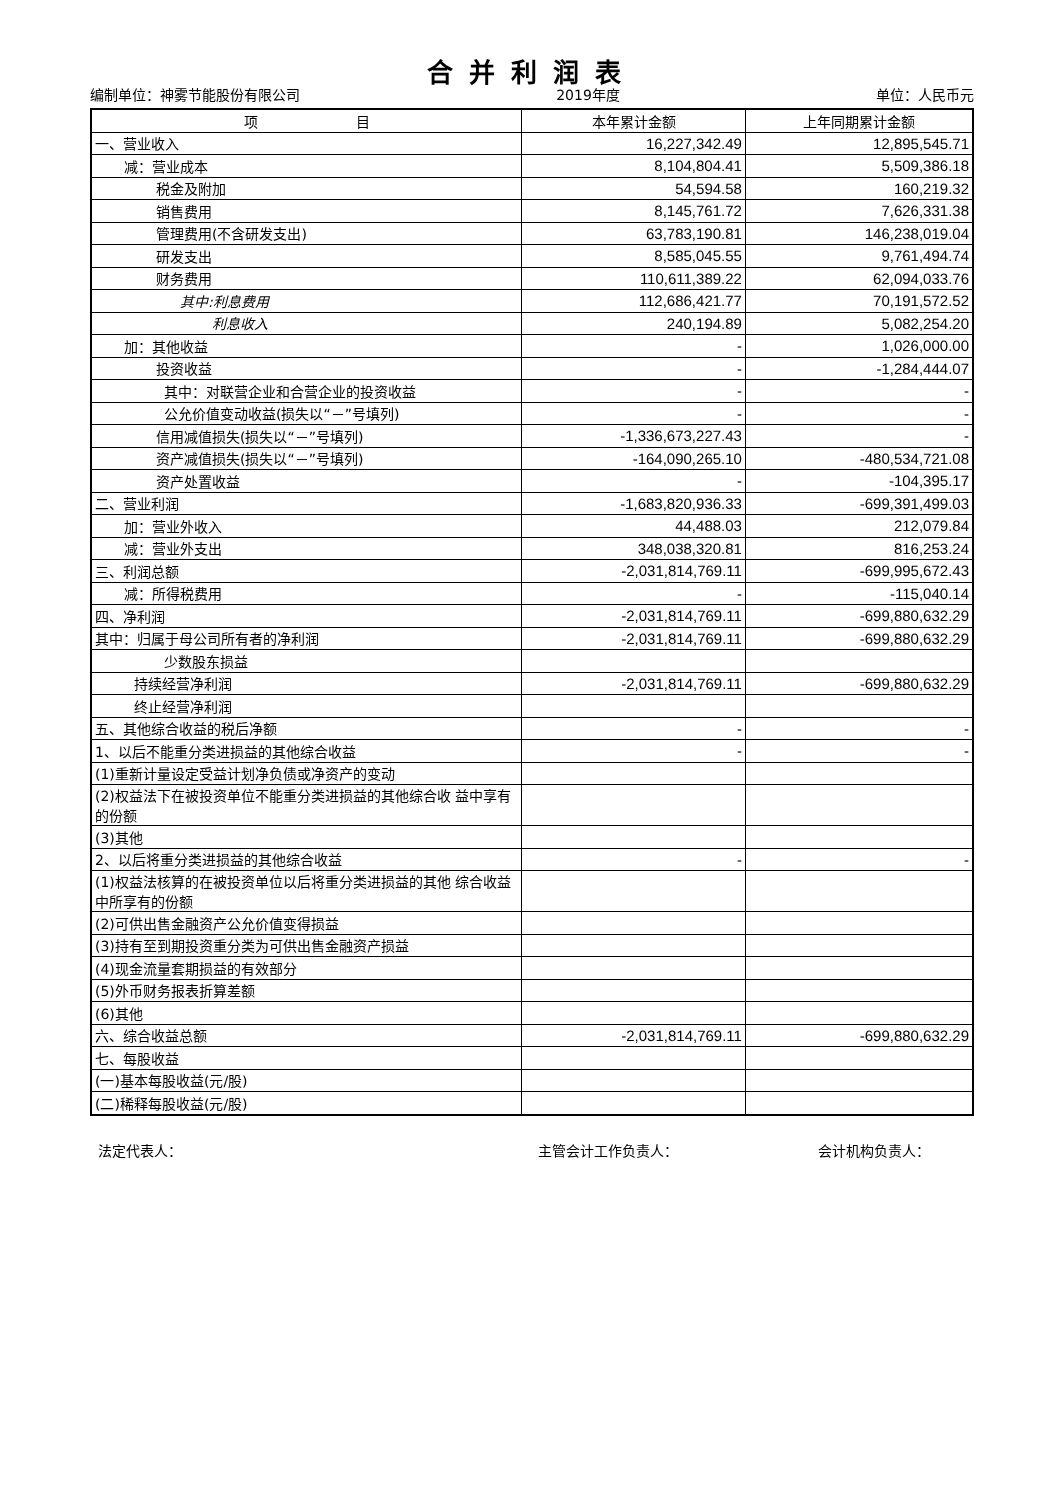合并利润表
编制单位：神雾节能股份有限公司 2019年度 单位：人民币元
| 项 目 | 本年累计金额 | 上年同期累计金额 |
| --- | --- | --- |
| 一、营业收入 | 16,227,342.49 | 12,895,545.71 |
| 减：营业成本 | 8,104,804.41 | 5,509,386.18 |
| 税金及附加 | 54,594.58 | 160,219.32 |
| 销售费用 | 8,145,761.72 | 7,626,331.38 |
| 管理费用(不含研发支出) | 63,783,190.81 | 146,238,019.04 |
| 研发支出 | 8,585,045.55 | 9,761,494.74 |
| 财务费用 | 110,611,389.22 | 62,094,033.76 |
| 其中:利息费用 | 112,686,421.77 | 70,191,572.52 |
| 利息收入 | 240,194.89 | 5,082,254.20 |
| 加：其他收益 | - | 1,026,000.00 |
| 投资收益 | - | -1,284,444.07 |
| 其中：对联营企业和合营企业的投资收益 | - | - |
| 公允价值变动收益(损失以“－”号填列) | - | - |
| 信用减值损失(损失以“－”号填列) | -1,336,673,227.43 | - |
| 资产减值损失(损失以“－”号填列) | -164,090,265.10 | -480,534,721.08 |
| 资产处置收益 | - | -104,395.17 |
| 二、营业利润 | -1,683,820,936.33 | -699,391,499.03 |
| 加：营业外收入 | 44,488.03 | 212,079.84 |
| 减：营业外支出 | 348,038,320.81 | 816,253.24 |
| 三、利润总额 | -2,031,814,769.11 | -699,995,672.43 |
| 减：所得税费用 | - | -115,040.14 |
| 四、净利润 | -2,031,814,769.11 | -699,880,632.29 |
| 其中：归属于母公司所有者的净利润 | -2,031,814,769.11 | -699,880,632.29 |
| 少数股东损益 | | |
| 持续经营净利润 | -2,031,814,769.11 | -699,880,632.29 |
| 终止经营净利润 | | |
| 五、其他综合收益的税后净额 | - | - |
| 1、以后不能重分类进损益的其他综合收益 | - | - |
| (1)重新计量设定受益计划净负债或净资产的变动 | | |
| (2)权益法下在被投资单位不能重分类进损益的其他综合收 益中享有的份额 | | |
| (3)其他 | | |
| 2、以后将重分类进损益的其他综合收益 | - | - |
| (1)权益法核算的在被投资单位以后将重分类进损益的其他 综合收益中所享有的份额 | | |
| (2)可供出售金融资产公允价值变得损益 | | |
| (3)持有至到期投资重分类为可供出售金融资产损益 | | |
| (4)现金流量套期损益的有效部分 | | |
| (5)外币财务报表折算差额 | | |
| (6)其他 | | |
| 六、综合收益总额 | -2,031,814,769.11 | -699,880,632.29 |
| 七、每股收益 | | |
| (一)基本每股收益(元/股) | | |
| (二)稀释每股收益(元/股) | | |
法定代表人： 主管会计工作负责人： 会计机构负责人：